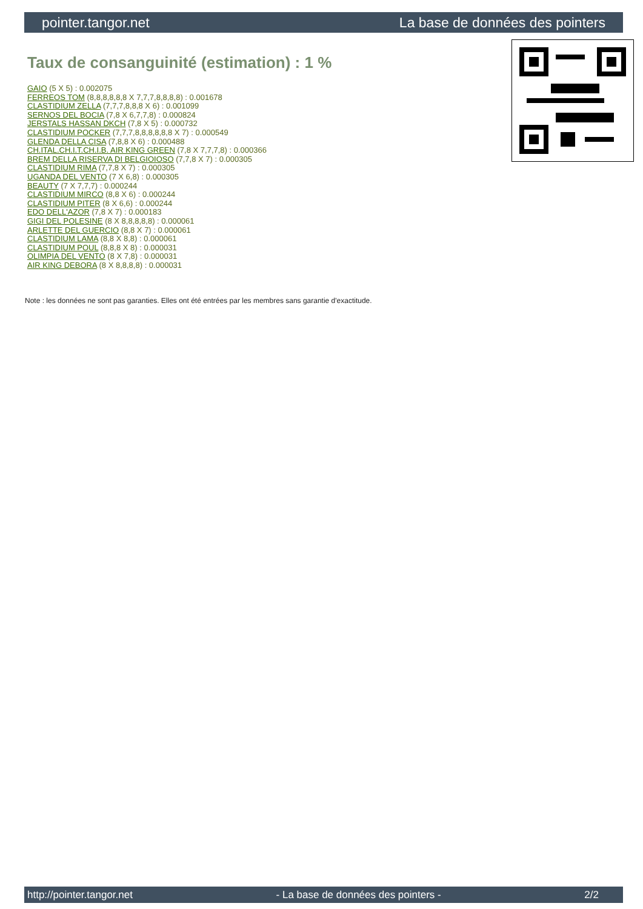pointer.tangor.net La base de données des pointers
Taux de consanguinité (estimation) : 1 %
GAIO (5 X 5) : 0.002075
FERREOS TOM (8,8,8,8,8,8 X 7,7,7,8,8,8,8) : 0.001678
CLASTIDIUM ZELLA (7,7,7,8,8,8 X 6) : 0.001099
SERNOS DEL BOCIA (7,8 X 6,7,7,8) : 0.000824
JERSTALS HASSAN DKCH (7,8 X 5) : 0.000732
CLASTIDIUM POCKER (7,7,7,8,8,8,8,8,8 X 7) : 0.000549
GLENDA DELLA CISA (7,8,8 X 6) : 0.000488
CH.ITAL.CH.I.T.CH.I.B. AIR KING GREEN (7,8 X 7,7,7,8) : 0.000366
BREM DELLA RISERVA DI BELGIOIOSO (7,7,8 X 7) : 0.000305
CLASTIDIUM RIMA (7,7,8 X 7) : 0.000305
UGANDA DEL VENTO (7 X 6,8) : 0.000305
BEAUTY (7 X 7,7,7) : 0.000244
CLASTIDIUM MIRCO (8,8 X 6) : 0.000244
CLASTIDIUM PITER (8 X 6,6) : 0.000244
EDO DELL'AZOR (7,8 X 7) : 0.000183
GIGI DEL POLESINE (8 X 8,8,8,8,8) : 0.000061
ARLETTE DEL GUERCIO (8,8 X 7) : 0.000061
CLASTIDIUM LAMA (8,8 X 8,8) : 0.000061
CLASTIDIUM POUL (8,8,8 X 8) : 0.000031
OLIMPIA DEL VENTO (8 X 7,8) : 0.000031
AIR KING DEBORA (8 X 8,8,8,8) : 0.000031
Note : les données ne sont pas garanties. Elles ont été entrées par les membres sans garantie d'exactitude.
http://pointer.tangor.net - La base de données des pointers - 2/2